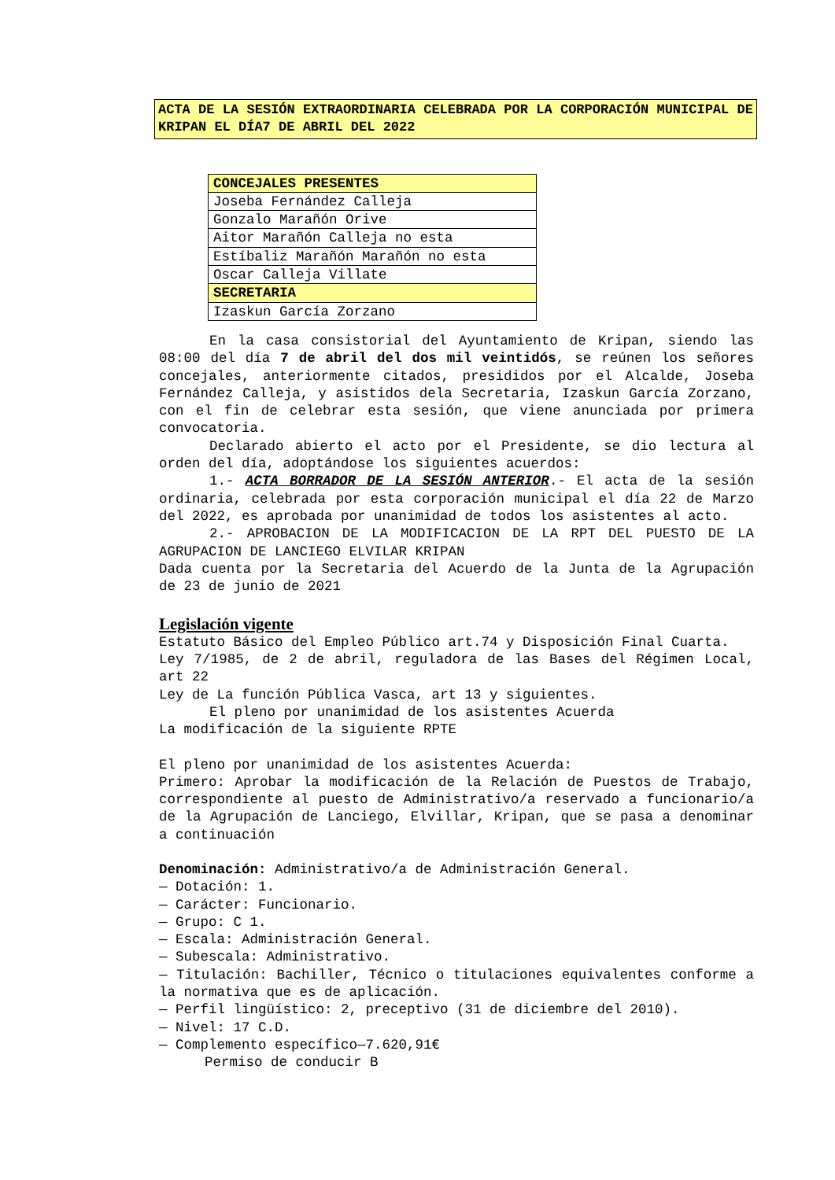ACTA DE LA SESIÓN EXTRAORDINARIA CELEBRADA POR LA CORPORACIÓN MUNICIPAL DE KRIPAN EL DÍA7 DE ABRIL DEL 2022
| CONCEJALES PRESENTES |
| --- |
| Joseba Fernández Calleja |
| Gonzalo Marañón Orive |
| Aitor Marañón Calleja no esta |
| Estíbaliz Marañón Marañón no esta |
| Oscar Calleja Villate |
| SECRETARIA |
| Izaskun García Zorzano |
En la casa consistorial del Ayuntamiento de Kripan, siendo las 08:00 del día 7 de abril del dos mil veintidós, se reúnen los señores concejales, anteriormente citados, presididos por el Alcalde, Joseba Fernández Calleja, y asistidos dela Secretaria, Izaskun García Zorzano, con el fin de celebrar esta sesión, que viene anunciada por primera convocatoria.
Declarado abierto el acto por el Presidente, se dio lectura al orden del día, adoptándose los siguientes acuerdos:
1.- ACTA BORRADOR DE LA SESIÓN ANTERIOR.- El acta de la sesión ordinaria, celebrada por esta corporación municipal el día 22 de Marzo del 2022, es aprobada por unanimidad de todos los asistentes al acto.
2.- APROBACION DE LA MODIFICACION DE LA RPT DEL PUESTO DE LA AGRUPACION DE LANCIEGO ELVILAR KRIPAN
Dada cuenta por la Secretaria del Acuerdo de la Junta de la Agrupación de 23 de junio de 2021
Legislación vigente
Estatuto Básico del Empleo Público art.74 y Disposición Final Cuarta.
Ley 7/1985, de 2 de abril, reguladora de las Bases del Régimen Local, art 22
Ley de La función Pública Vasca, art 13 y siguientes.
El pleno por unanimidad de los asistentes Acuerda
La modificación de la siguiente RPTE
El pleno por unanimidad de los asistentes Acuerda:
Primero: Aprobar la modificación de la Relación de Puestos de Trabajo, correspondiente al puesto de Administrativo/a reservado a funcionario/a de la Agrupación de Lanciego, Elvillar, Kripan, que se pasa a denominar a continuación
Denominación: Administrativo/a de Administración General.
— Dotación: 1.
— Carácter: Funcionario.
— Grupo: C 1.
— Escala: Administración General.
— Subescala: Administrativo.
— Titulación: Bachiller, Técnico o titulaciones equivalentes conforme a la normativa que es de aplicación.
— Perfil lingüístico: 2, preceptivo (31 de diciembre del 2010).
— Nivel: 17 C.D.
— Complemento específico—7.620,91€
Permiso de conducir B